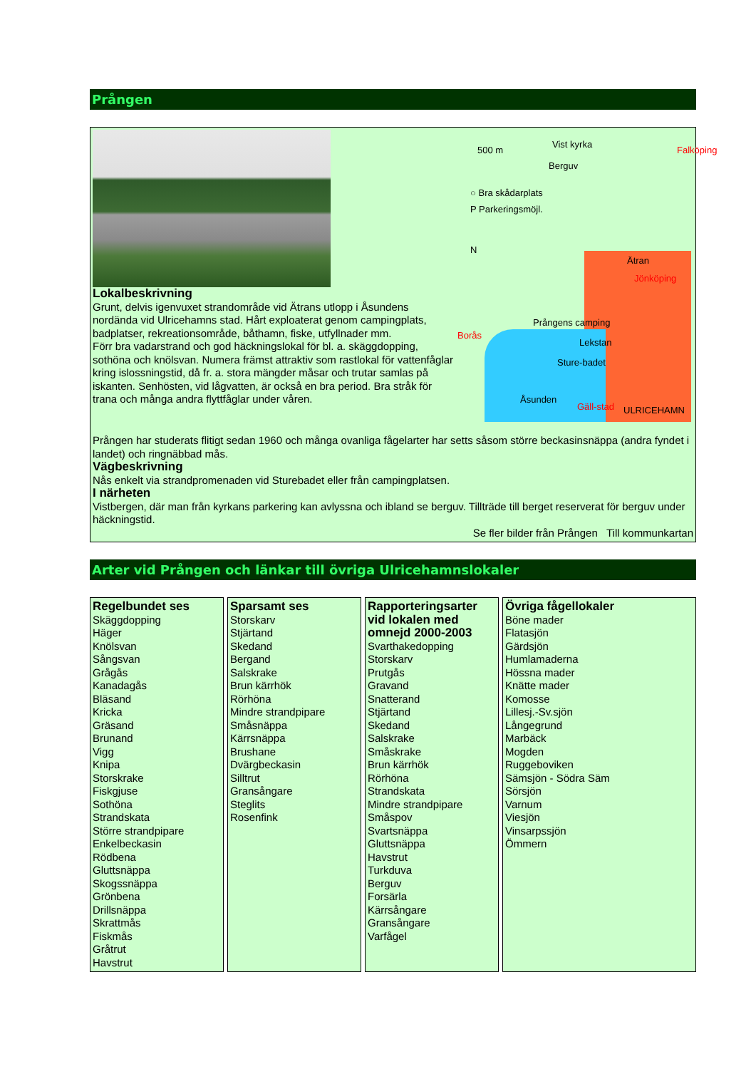Prången
500 m
Vist kyrka
Berguv
○ Bra skådarplats
P Parkeringsmöjl.
N
Ätran
Jönköping
Falköping
Borås
Prångens camping
Lekstan
Sture-badet
Åsunden
Gäll-stad ULRICEHAMN
Lokalbeskrivning
Grunt, delvis igenvuxet strandområde vid Ätrans utlopp i Åsundens nordända vid Ulricehamns stad. Hårt exploaterat genom campingplats, badplatser, rekreationsområde, båthamn, fiske, utfyllnader mm.
Förr bra vadarstrand och god häckningslokal för bl. a. skäggdopping, sothöna och knölsvan. Numera främst attraktiv som rastlokal för vattenfåglar kring islossningstid, då fr. a. stora mängder måsar och trutar samlas på iskanten. Senhösten, vid lågvatten, är också en bra period. Bra stråk för trana och många andra flyttfåglar under våren.
Prången har studerats flitigt sedan 1960 och många ovanliga fågelarter har setts såsom större beckasinsnäppa (andra fyndet i landet) och ringnäbbad mås.
Vägbeskrivning
Nås enkelt via strandpromenaden vid Sturebadet eller från campingplatsen.
I närheten
Vistbergen, där man från kyrkans parkering kan avlyssna och ibland se berguv. Tillträde till berget reserverat för berguv under häckningstid.
Se fler bilder från Prången Till kommunkartan
Arter vid Prången och länkar till övriga Ulricehamnslokaler
| Regelbundet ses Skäggdopping Häger Knölsvan Sångsvan Grågås Kanadagås Bläsand Kricka Gräsand Brunand Vigg Knipa Storskrake Fiskgjuse Sothöna Strandskata Större strandpipare Enkelbeckasin Rödbena Gluttsnäppa Skogssnäppa Grönbena Drillsnäppa Skrattmås Fiskmås Gråtrut Havstrut | Sparsamt ses Storskarv Stjärtand Skedand Bergand Salskrake Brun kärrhök Rörhöna Mindre strandpipare Småsnäppa Kärrsnäppa Brushane Dvärgbeckasin Silltrut Gransångare Steglits Rosenfink | Rapporteringsarter vid lokalen med omnejd 2000-2003 Svarthakedopping Storskarv Prutgås Gravand Snatterand Stjärtand Skedand Salskrake Småskrake Brun kärrhök Rörhöna Strandskata Mindre strandpipare Småspov Svartsnäppa Gluttsnäppa Havstrut Turkduva Berguv Forsärla Kärrsångare Gransångare Varfågel | Övriga fågellokaler Böne mader Flatasjön Gärdsjön Humlamaderna Hössna mader Knätte mader Komosse Lillesj.-Sv.sjön Långegrund Marbäck Mogden Ruggeboviken Sämsjön - Södra Säm Sörsjön Varnum Viesjön Vinsarpssjön Ömmern |